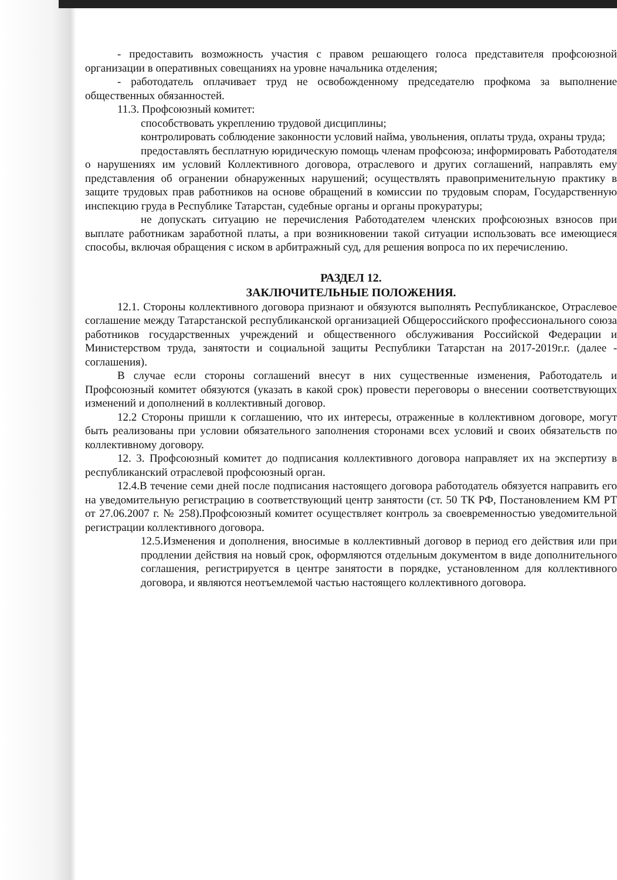- предоставить возможность участия с правом решающего голоса представителя профсоюзной организации в оперативных совещаниях на уровне начальника отделения;
- работодатель оплачивает труд не освобожденному председателю профкома за выполнение общественных обязанностей.
11.3. Профсоюзный комитет:
способствовать укреплению трудовой дисциплины;
контролировать соблюдение законности условий найма, увольнения, оплаты труда, охраны труда;
предоставлять бесплатную юридическую помощь членам профсоюза; информировать Работодателя о нарушениях им условий Коллективного договора, отраслевого и других соглашений, направлять ему представления об огранении обнаруженных нарушений; осуществлять правоприменительную практику в защите трудовых прав работников на основе обращений в комиссии по трудовым спорам, Государственную инспекцию груда в Республике Татарстан, судебные органы и органы прокуратуры;
не допускать ситуацию не перечисления Работодателем членских профсоюзных взносов при выплате работникам заработной платы, а при возникновении такой ситуации использовать все имеющиеся способы, включая обращения с иском в арбитражный суд, для решения вопроса по их перечислению.
РАЗДЕЛ 12.
ЗАКЛЮЧИТЕЛЬНЫЕ ПОЛОЖЕНИЯ.
12.1. Стороны коллективного договора признают и обязуются выполнять Республиканское, Отраслевое соглашение между Татарстанской республиканской организацией Общероссийского профессионального союза работников государственных учреждений и общественного обслуживания Российской Федерации и Министерством труда, занятости и социальной защиты Республики Татарстан на 2017-2019г.г. (далее - соглашения).
В случае если стороны соглашений внесут в них существенные изменения, Работодатель и Профсоюзный комитет обязуются (указать в какой срок) провести переговоры о внесении соответствующих изменений и дополнений в коллективный договор.
12.2 Стороны пришли к соглашению, что их интересы, отраженные в коллективном договоре, могут быть реализованы при условии обязательного заполнения сторонами всех условий и своих обязательств по коллективному договору.
12. 3. Профсоюзный комитет до подписания коллективного договора направляет их на экспертизу в республиканский отраслевой профсоюзный орган.
12.4.В течение семи дней после подписания настоящего договора работодатель обязуется направить его на уведомительную регистрацию в соответствующий центр занятости (ст. 50 ТК РФ, Постановлением КМ РТ от 27.06.2007 г. № 258).Профсоюзный комитет осуществляет контроль за своевременностью уведомительной регистрации коллективного договора.
12.5.Изменения и дополнения, вносимые в коллективный договор в период его действия или при продлении действия на новый срок, оформляются отдельным документом в виде дополнительного соглашения, регистрируется в центре занятости в порядке, установленном для коллективного договора, и являются неотъемлемой частью настоящего коллективного договора.